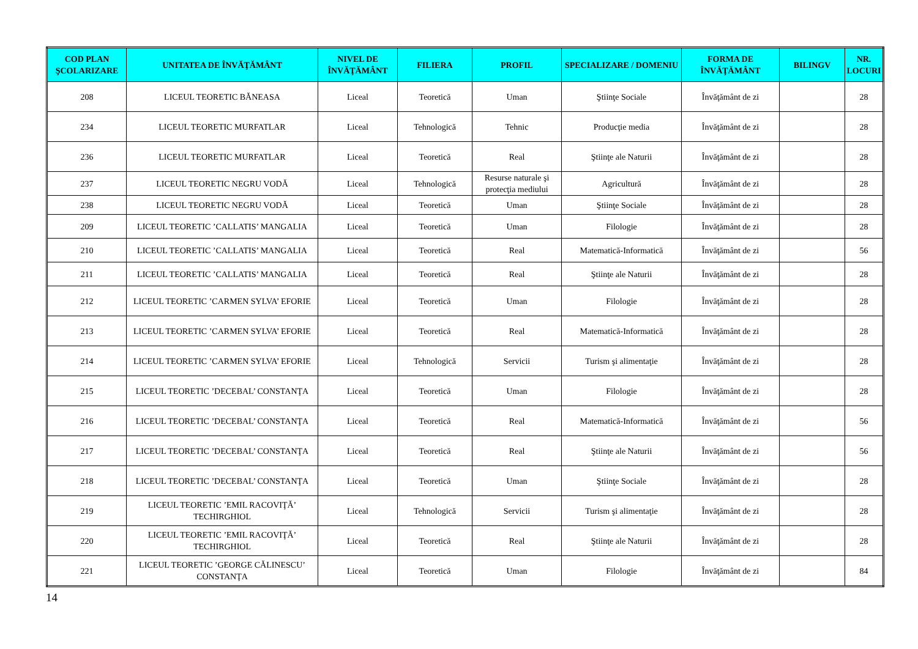| COD PLAN ŞCOLARIZARE | UNITATEA DE ÎNVĂŢĂMÂNT | NIVEL DE ÎNVĂŢĂMÂNT | FILIERA | PROFIL | SPECIALIZARE / DOMENIU | FORMA DE ÎNVĂŢĂMÂNT | BILINGV | NR. LOCURI |
| --- | --- | --- | --- | --- | --- | --- | --- | --- |
| 208 | LICEUL TEORETIC BĂNEASA | Liceal | Teoretică | Uman | Ştiinţe Sociale | Învăţământ de zi | | 28 |
| 234 | LICEUL TEORETIC MURFATLAR | Liceal | Tehnologică | Tehnic | Producţie media | Învăţământ de zi | | 28 |
| 236 | LICEUL TEORETIC MURFATLAR | Liceal | Teoretică | Real | Ştiinţe ale Naturii | Învăţământ de zi | | 28 |
| 237 | LICEUL TEORETIC NEGRU VODĂ | Liceal | Tehnologică | Resurse naturale şi protecţia mediului | Agricultură | Învăţământ de zi | | 28 |
| 238 | LICEUL TEORETIC NEGRU VODĂ | Liceal | Teoretică | Uman | Ştiinţe Sociale | Învăţământ de zi | | 28 |
| 209 | LICEUL TEORETIC ’CALLATIS’ MANGALIA | Liceal | Teoretică | Uman | Filologie | Învăţământ de zi | | 28 |
| 210 | LICEUL TEORETIC ’CALLATIS’ MANGALIA | Liceal | Teoretică | Real | Matematică-Informatică | Învăţământ de zi | | 56 |
| 211 | LICEUL TEORETIC ’CALLATIS’ MANGALIA | Liceal | Teoretică | Real | Ştiinţe ale Naturii | Învăţământ de zi | | 28 |
| 212 | LICEUL TEORETIC ’CARMEN SYLVA’ EFORIE | Liceal | Teoretică | Uman | Filologie | Învăţământ de zi | | 28 |
| 213 | LICEUL TEORETIC ’CARMEN SYLVA’ EFORIE | Liceal | Teoretică | Real | Matematică-Informatică | Învăţământ de zi | | 28 |
| 214 | LICEUL TEORETIC ’CARMEN SYLVA’ EFORIE | Liceal | Tehnologică | Servicii | Turism şi alimentaţie | Învăţământ de zi | | 28 |
| 215 | LICEUL TEORETIC ’DECEBAL’ CONSTANŢA | Liceal | Teoretică | Uman | Filologie | Învăţământ de zi | | 28 |
| 216 | LICEUL TEORETIC ’DECEBAL’ CONSTANŢA | Liceal | Teoretică | Real | Matematică-Informatică | Învăţământ de zi | | 56 |
| 217 | LICEUL TEORETIC ’DECEBAL’ CONSTANŢA | Liceal | Teoretică | Real | Ştiinţe ale Naturii | Învăţământ de zi | | 56 |
| 218 | LICEUL TEORETIC ’DECEBAL’ CONSTANŢA | Liceal | Teoretică | Uman | Ştiinţe Sociale | Învăţământ de zi | | 28 |
| 219 | LICEUL TEORETIC ’EMIL RACOVIŢĂ’ TECHIRGHIOL | Liceal | Tehnologică | Servicii | Turism şi alimentaţie | Învăţământ de zi | | 28 |
| 220 | LICEUL TEORETIC ’EMIL RACOVIŢĂ’ TECHIRGHIOL | Liceal | Teoretică | Real | Ştiinţe ale Naturii | Învăţământ de zi | | 28 |
| 221 | LICEUL TEORETIC ’GEORGE CĂLINESCU’ CONSTANŢA | Liceal | Teoretică | Uman | Filologie | Învăţământ de zi | | 84 |
14